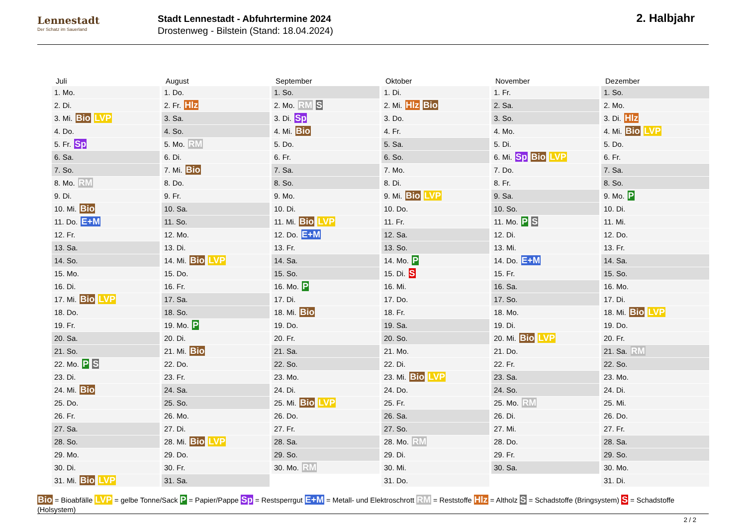Lennestadt
Der Schatz im Sauerland
Stadt Lennestadt - Abfuhrtermine 2024
Drostenweg - Bilstein (Stand: 18.04.2024)
2. Halbjahr
| Juli | August | September | Oktober | November | Dezember |
| --- | --- | --- | --- | --- | --- |
| 1. Mo. | 1. Do. | 1. So. | 1. Di. | 1. Fr. | 1. So. |
| 2. Di. | 2. Fr. Hlz | 2. Mo. RM S | 2. Mi. Hlz Bio | 2. Sa. | 2. Mo. |
| 3. Mi. Bio LVP | 3. Sa. | 3. Di. Sp | 3. Do. | 3. So. | 3. Di. Hlz |
| 4. Do. | 4. So. | 4. Mi. Bio | 4. Fr. | 4. Mo. | 4. Mi. Bio LVP |
| 5. Fr. Sp | 5. Mo. RM | 5. Do. | 5. Sa. | 5. Di. | 5. Do. |
| 6. Sa. | 6. Di. | 6. Fr. | 6. So. | 6. Mi. Sp Bio LVP | 6. Fr. |
| 7. So. | 7. Mi. Bio | 7. Sa. | 7. Mo. | 7. Do. | 7. Sa. |
| 8. Mo. RM | 8. Do. | 8. So. | 8. Di. | 8. Fr. | 8. So. |
| 9. Di. | 9. Fr. | 9. Mo. | 9. Mi. Bio LVP | 9. Sa. | 9. Mo. P |
| 10. Mi. Bio | 10. Sa. | 10. Di. | 10. Do. | 10. So. | 10. Di. |
| 11. Do. E+M | 11. So. | 11. Mi. Bio LVP | 11. Fr. | 11. Mo. P S | 11. Mi. |
| 12. Fr. | 12. Mo. | 12. Do. E+M | 12. Sa. | 12. Di. | 12. Do. |
| 13. Sa. | 13. Di. | 13. Fr. | 13. So. | 13. Mi. | 13. Fr. |
| 14. So. | 14. Mi. Bio LVP | 14. Sa. | 14. Mo. P | 14. Do. E+M | 14. Sa. |
| 15. Mo. | 15. Do. | 15. So. | 15. Di. S | 15. Fr. | 15. So. |
| 16. Di. | 16. Fr. | 16. Mo. P | 16. Mi. | 16. Sa. | 16. Mo. |
| 17. Mi. Bio LVP | 17. Sa. | 17. Di. | 17. Do. | 17. So. | 17. Di. |
| 18. Do. | 18. So. | 18. Mi. Bio | 18. Fr. | 18. Mo. | 18. Mi. Bio LVP |
| 19. Fr. | 19. Mo. P | 19. Do. | 19. Sa. | 19. Di. | 19. Do. |
| 20. Sa. | 20. Di. | 20. Fr. | 20. So. | 20. Mi. Bio LVP | 20. Fr. |
| 21. So. | 21. Mi. Bio | 21. Sa. | 21. Mo. | 21. Do. | 21. Sa. RM |
| 22. Mo. P S | 22. Do. | 22. So. | 22. Di. | 22. Fr. | 22. So. |
| 23. Di. | 23. Fr. | 23. Mo. | 23. Mi. Bio LVP | 23. Sa. | 23. Mo. |
| 24. Mi. Bio | 24. Sa. | 24. Di. | 24. Do. | 24. So. | 24. Di. |
| 25. Do. | 25. So. | 25. Mi. Bio LVP | 25. Fr. | 25. Mo. RM | 25. Mi. |
| 26. Fr. | 26. Mo. | 26. Do. | 26. Sa. | 26. Di. | 26. Do. |
| 27. Sa. | 27. Di. | 27. Fr. | 27. So. | 27. Mi. | 27. Fr. |
| 28. So. | 28. Mi. Bio LVP | 28. Sa. | 28. Mo. RM | 28. Do. | 28. Sa. |
| 29. Mo. | 29. Do. | 29. So. | 29. Di. | 29. Fr. | 29. So. |
| 30. Di. | 30. Fr. | 30. Mo. RM | 30. Mi. | 30. Sa. | 30. Mo. |
| 31. Mi. Bio LVP | 31. Sa. | | 31. Do. | | 31. Di. |
Bio = Bioabfälle LVP = gelbe Tonne/Sack P = Papier/Pappe Sp = Restsperrgut E+M = Metall- und Elektroschrott RM = Reststoffe Hlz = Altholz S = Schadstoffe (Bringsystem) S = Schadstoffe (Holsystem)
2 / 2